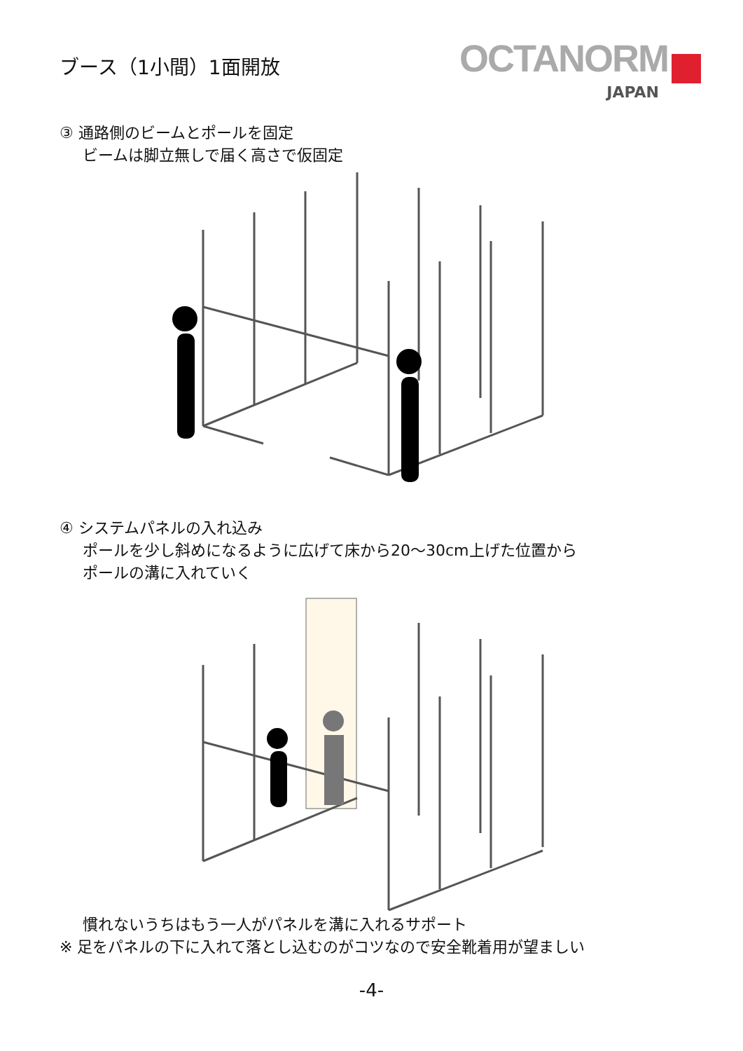ブース（1小間）1面開放
OCTANORM
JAPAN
③ 通路側のビームとポールを固定
ビームは脚立無しで届く高さで仮固定
④ システムパネルの入れ込み
ポールを少し斜めになるように広げて床から20〜30cm上げた位置から
ポールの溝に入れていく
慣れないうちはもう一人がパネルを溝に入れるサポート
※ 足をパネルの下に入れて落とし込むのがコツなので安全靴着用が望ましい
-4-